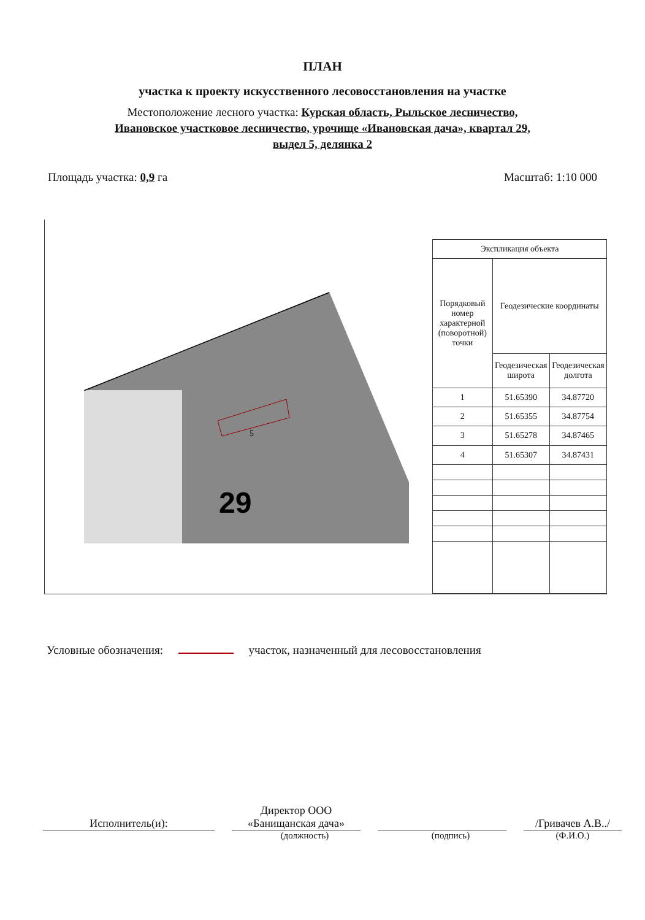ПЛАН
участка к проекту искусственного лесовосстановления на участке
Местоположение лесного участка: Курская область, Рыльское лесничество,
Ивановское участковое лесничество, урочище «Ивановская дача», квартал 29,
выдел 5, делянка 2
Площадь участка: 0,9 га Масштаб: 1:10 000
29
5
| Экспликация объекта | | |
| --- | --- | --- |
| Порядковый номер характерной (поворотной) точки | Геодезические координаты | |
| | Геодезическая широта | Геодезическая долгота |
| 1 | 51.65390 | 34.87720 |
| 2 | 51.65355 | 34.87754 |
| 3 | 51.65278 | 34.87465 |
| 4 | 51.65307 | 34.87431 |
Условные обозначения: участок, назначенный для лесовосстановления
Исполнитель(и):
Директор ООО
«Банищанская дача»
/Гривачев А.В../
(должность) (подпись) (Ф.И.О.)